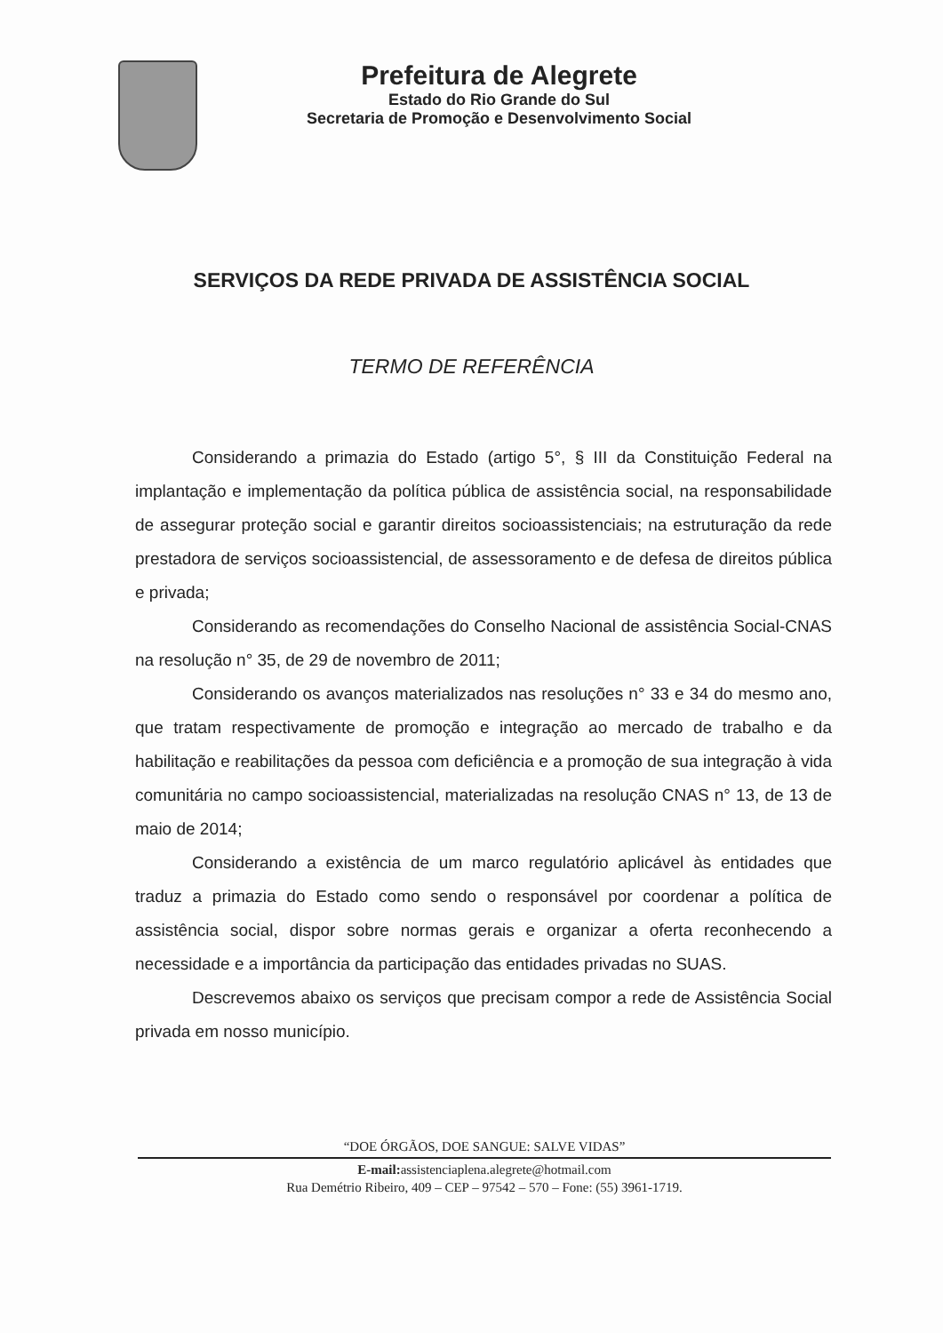Prefeitura de Alegrete
Estado do Rio Grande do Sul
Secretaria de Promoção e Desenvolvimento Social
SERVIÇOS DA REDE PRIVADA DE ASSISTÊNCIA SOCIAL
TERMO DE REFERÊNCIA
Considerando a primazia do Estado (artigo 5°, § III da Constituição Federal na implantação e implementação da política pública de assistência social, na responsabilidade de assegurar proteção social e garantir direitos socioassistenciais; na estruturação da rede prestadora de serviços socioassistencial, de assessoramento e de defesa de direitos pública e privada;
Considerando as recomendações do Conselho Nacional de assistência Social-CNAS na resolução n° 35, de 29 de novembro de 2011;
Considerando os avanços materializados nas resoluções n° 33 e 34 do mesmo ano, que tratam respectivamente de promoção e integração ao mercado de trabalho e da habilitação e reabilitações da pessoa com deficiência e a promoção de sua integração à vida comunitária no campo socioassistencial, materializadas na resolução CNAS n° 13, de 13 de maio de 2014;
Considerando a existência de um marco regulatório aplicável às entidades que traduz a primazia do Estado como sendo o responsável por coordenar a política de assistência social, dispor sobre normas gerais e organizar a oferta reconhecendo a necessidade e a importância da participação das entidades privadas no SUAS.
Descrevemos abaixo os serviços que precisam compor a rede de Assistência Social privada em nosso município.
“DOE ÓRGÃOS, DOE SANGUE: SALVE VIDAS”
E-mail: assistenciaplena.alegrete@hotmail.com
Rua Demétrio Ribeiro, 409 – CEP – 97542 – 570 – Fone: (55) 3961-1719.